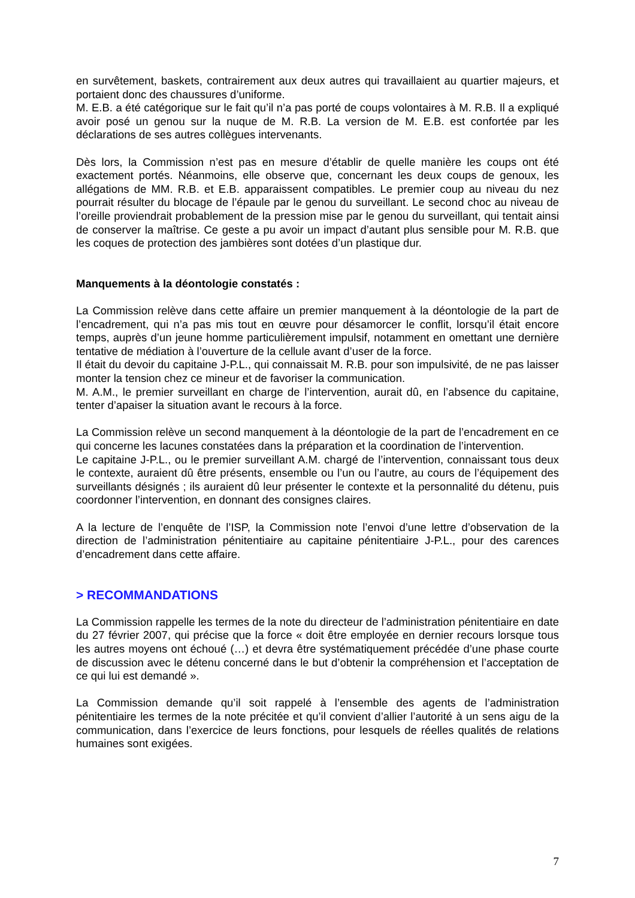en survêtement, baskets, contrairement aux deux autres qui travaillaient au quartier majeurs, et portaient donc des chaussures d’uniforme.
M. E.B. a été catégorique sur le fait qu’il n’a pas porté de coups volontaires à M. R.B. Il a expliqué avoir posé un genou sur la nuque de M. R.B. La version de M. E.B. est confortée par les déclarations de ses autres collègues intervenants.
Dès lors, la Commission n’est pas en mesure d’établir de quelle manière les coups ont été exactement portés. Néanmoins, elle observe que, concernant les deux coups de genoux, les allégations de MM. R.B. et E.B. apparaissent compatibles. Le premier coup au niveau du nez pourrait résulter du blocage de l’épaule par le genou du surveillant. Le second choc au niveau de l’oreille proviendrait probablement de la pression mise par le genou du surveillant, qui tentait ainsi de conserver la maîtrise. Ce geste a pu avoir un impact d’autant plus sensible pour M. R.B. que les coques de protection des jambières sont dotées d’un plastique dur.
Manquements à la déontologie constatés :
La Commission relève dans cette affaire un premier manquement à la déontologie de la part de l’encadrement, qui n’a pas mis tout en œuvre pour désamorcer le conflit, lorsqu’il était encore temps, auprès d’un jeune homme particulièrement impulsif, notamment en omettant une dernière tentative de médiation à l’ouverture de la cellule avant d’user de la force.
Il était du devoir du capitaine J-P.L., qui connaissait M. R.B. pour son impulsivité, de ne pas laisser monter la tension chez ce mineur et de favoriser la communication.
M. A.M., le premier surveillant en charge de l’intervention, aurait dû, en l’absence du capitaine, tenter d’apaiser la situation avant le recours à la force.
La Commission relève un second manquement à la déontologie de la part de l’encadrement en ce qui concerne les lacunes constatées dans la préparation et la coordination de l’intervention.
Le capitaine J-P.L., ou le premier surveillant A.M. chargé de l’intervention, connaissant tous deux le contexte, auraient dû être présents, ensemble ou l’un ou l’autre, au cours de l’équipement des surveillants désignés ; ils auraient dû leur présenter le contexte et la personnalité du détenu, puis coordonner l’intervention, en donnant des consignes claires.
A la lecture de l’enquête de l’ISP, la Commission note l’envoi d’une lettre d’observation de la direction de l’administration pénitentiaire au capitaine pénitentiaire J-P.L., pour des carences d’encadrement dans cette affaire.
> RECOMMANDATIONS
La Commission rappelle les termes de la note du directeur de l’administration pénitentiaire en date du 27 février 2007, qui précise que la force « doit être employée en dernier recours lorsque tous les autres moyens ont échoué (…) et devra être systématiquement précédée d’une phase courte de discussion avec le détenu concerné dans le but d’obtenir la compréhension et l’acceptation de ce qui lui est demandé ».
La Commission demande qu’il soit rappelé à l’ensemble des agents de l’administration pénitentiaire les termes de la note précitée et qu’il convient d’allier l’autorité à un sens aigu de la communication, dans l’exercice de leurs fonctions, pour lesquels de réelles qualités de relations humaines sont exigées.
7